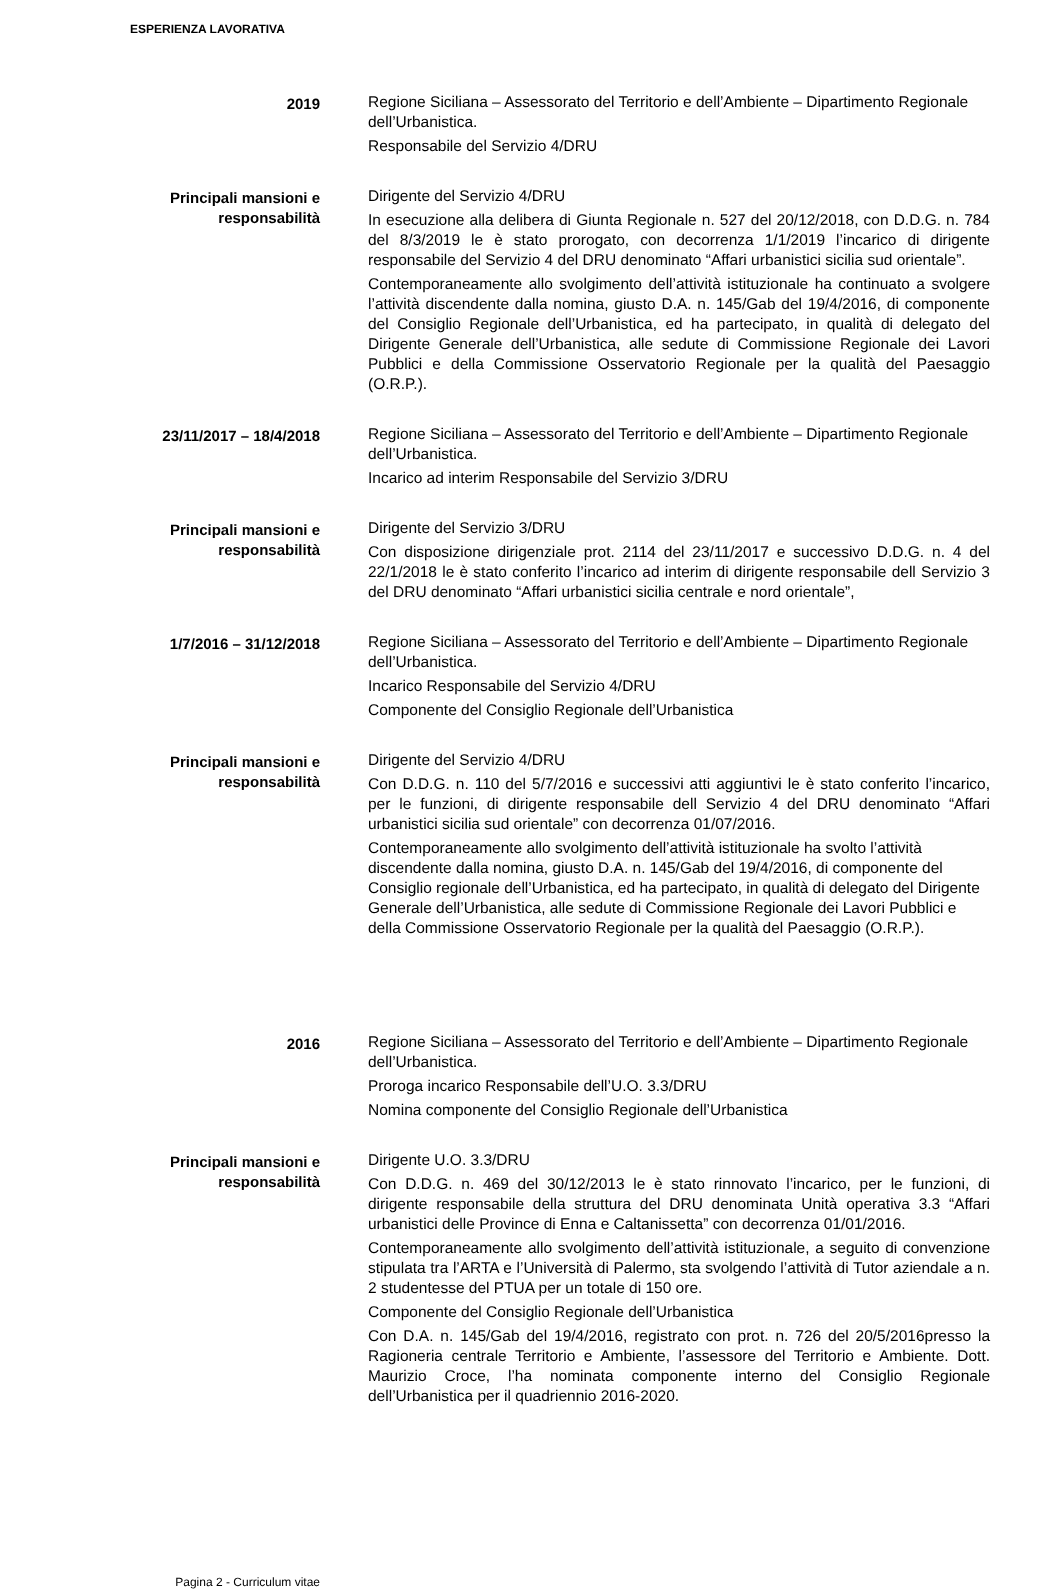ESPERIENZA LAVORATIVA
2019 Regione Siciliana – Assessorato del Territorio e dell’Ambiente – Dipartimento Regionale dell’Urbanistica.
Responsabile del Servizio 4/DRU
Principali mansioni e
responsabilità
Dirigente del Servizio 4/DRU
In esecuzione alla delibera di Giunta Regionale n. 527 del 20/12/2018, con D.D.G. n. 784 del 8/3/2019 le è stato prorogato, con decorrenza 1/1/2019 l’incarico di dirigente responsabile del Servizio 4 del DRU denominato “Affari urbanistici sicilia sud orientale”.
Contemporaneamente allo svolgimento dell’attività istituzionale ha continuato a svolgere l’attività discendente dalla nomina, giusto D.A. n. 145/Gab del 19/4/2016, di componente del Consiglio Regionale dell’Urbanistica, ed ha partecipato, in qualità di delegato del Dirigente Generale dell’Urbanistica, alle sedute di Commissione Regionale dei Lavori Pubblici e della Commissione Osservatorio Regionale per la qualità del Paesaggio (O.R.P.).
23/11/2017 – 18/4/2018 Regione Siciliana – Assessorato del Territorio e dell’Ambiente – Dipartimento Regionale dell’Urbanistica.
Incarico ad interim Responsabile del Servizio 3/DRU
Principali mansioni e
responsabilità
Dirigente del Servizio 3/DRU
Con disposizione dirigenziale prot. 2114 del 23/11/2017 e successivo D.D.G. n. 4 del 22/1/2018 le è stato conferito l’incarico ad interim di dirigente responsabile dell Servizio 3 del DRU denominato “Affari urbanistici sicilia centrale e nord orientale”,
1/7/2016 – 31/12/2018 Regione Siciliana – Assessorato del Territorio e dell’Ambiente – Dipartimento Regionale dell’Urbanistica.
Incarico Responsabile del Servizio 4/DRU
Componente del Consiglio Regionale dell’Urbanistica
Principali mansioni e
responsabilità
Dirigente del Servizio 4/DRU
Con D.D.G. n. 110 del 5/7/2016 e successivi atti aggiuntivi le è stato conferito l’incarico, per le funzioni, di dirigente responsabile dell Servizio 4 del DRU denominato “Affari urbanistici sicilia sud orientale” con decorrenza 01/07/2016.
Contemporaneamente allo svolgimento dell’attività istituzionale ha svolto l’attività discendente dalla nomina, giusto D.A. n. 145/Gab del 19/4/2016, di componente del Consiglio regionale dell’Urbanistica, ed ha partecipato, in qualità di delegato del Dirigente Generale dell’Urbanistica, alle sedute di Commissione Regionale dei Lavori Pubblici e della Commissione Osservatorio Regionale per la qualità del Paesaggio (O.R.P.).
2016 Regione Siciliana – Assessorato del Territorio e dell’Ambiente – Dipartimento Regionale dell’Urbanistica.
Proroga incarico Responsabile dell’U.O. 3.3/DRU
Nomina componente del Consiglio Regionale dell’Urbanistica
Principali mansioni e
responsabilità
Pagina 2 - Curriculum vitae
Dirigente U.O. 3.3/DRU
Con D.D.G. n. 469 del 30/12/2013 le è stato rinnovato l’incarico, per le funzioni, di dirigente responsabile della struttura del DRU denominata Unità operativa 3.3 “Affari urbanistici delle Province di Enna e Caltanissetta” con decorrenza 01/01/2016.
Contemporaneamente allo svolgimento dell’attività istituzionale, a seguito di convenzione stipulata tra l’ARTA e l’Università di Palermo, sta svolgendo l’attività di Tutor aziendale a n. 2 studentesse del PTUA per un totale di 150 ore.
Componente del Consiglio Regionale dell’Urbanistica
Con D.A. n. 145/Gab del 19/4/2016, registrato con prot. n. 726 del 20/5/2016presso la Ragioneria centrale Territorio e Ambiente, l’assessore del Territorio e Ambiente. Dott. Maurizio Croce, l’ha nominata componente interno del Consiglio Regionale dell’Urbanistica per il quadriennio 2016-2020.